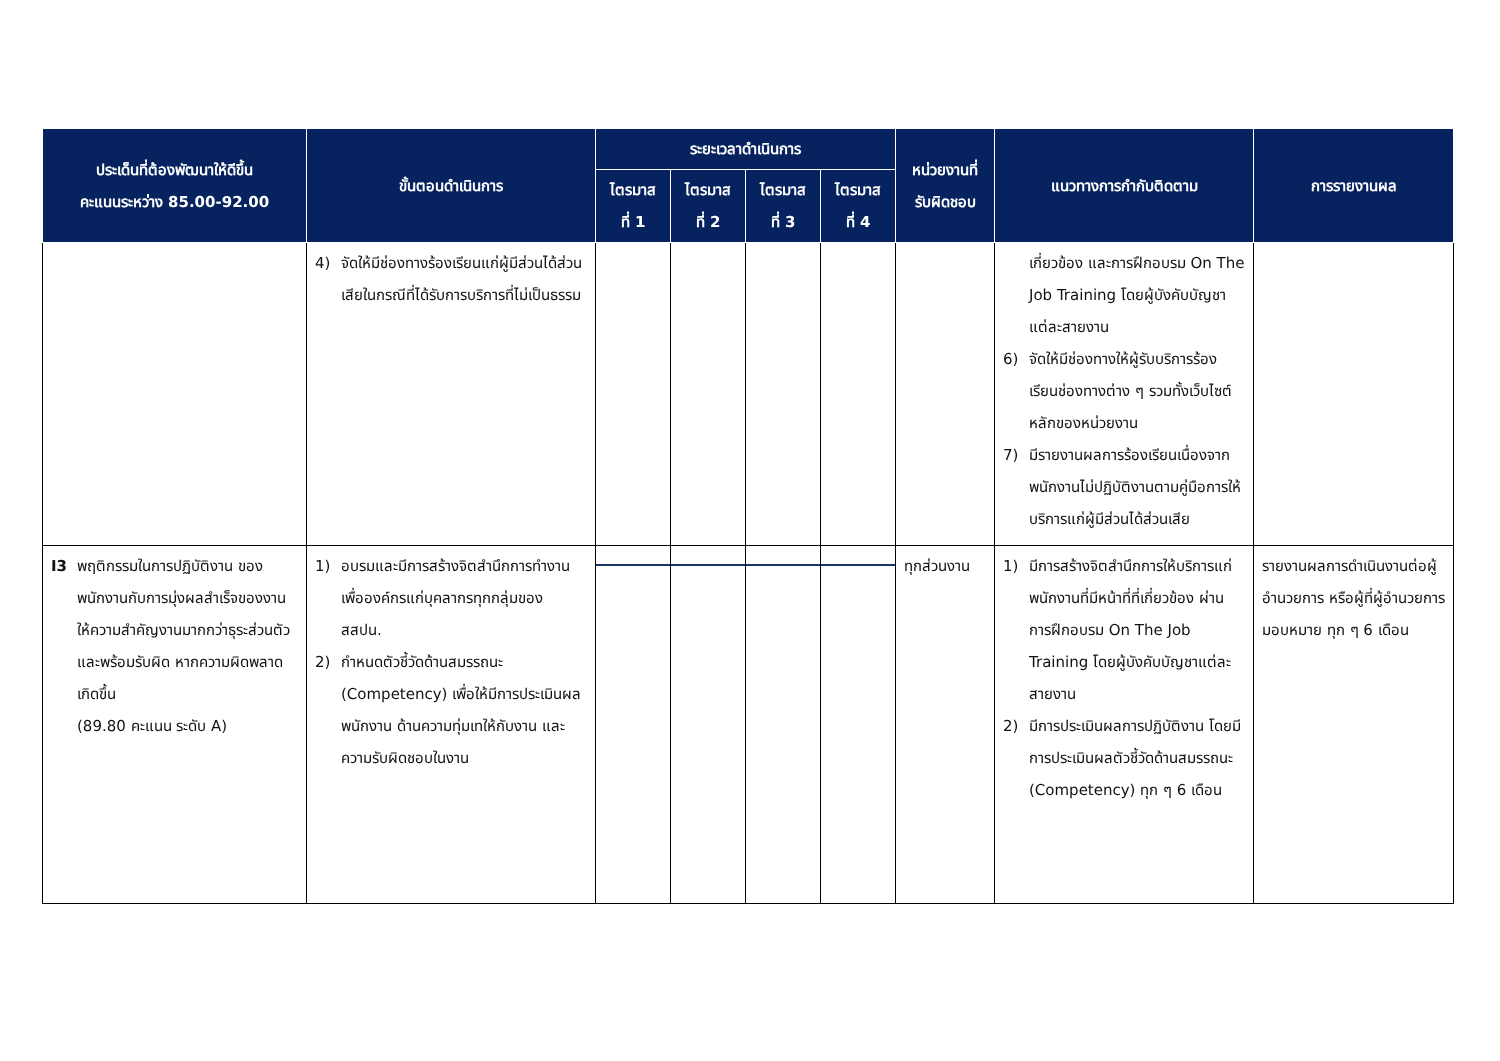| ประเด็นที่ต้องพัฒนาให้ดีขึ้น คะแนนระหว่าง 85.00-92.00 | ขั้นตอนดำเนินการ | ระยะเวลาดำเนินการ | | | | หน่วยงานที่ รับผิดชอบ | แนวทางการกำกับติดตาม | การรายงานผล |
| --- | --- | --- | --- | --- | --- | --- | --- | --- |
| | | ไตรมาส ที่ 1 | ไตรมาส ที่ 2 | ไตรมาส ที่ 3 | ไตรมาส ที่ 4 | | | |
| | 4) จัดให้มีช่องทางร้องเรียนแก่ผู้มีส่วนได้ส่วนเสียในกรณีที่ได้รับการบริการที่ไม่เป็นธรรม | | | | | | เกี่ยวข้อง และการฝึกอบรม On The Job Training โดยผู้บังคับบัญชาแต่ละสายงาน 6) จัดให้มีช่องทางให้ผู้รับบริการร้องเรียนช่องทางต่าง ๆ รวมทั้งเว็บไซต์หลักของหน่วยงาน 7) มีรายงานผลการร้องเรียนเนื่องจากพนักงานไม่ปฏิบัติงานตามคู่มือการให้บริการแก่ผู้มีส่วนได้ส่วนเสีย | |
| I3 พฤติกรรมในการปฏิบัติงาน ของพนักงานกับการมุ่งผลสำเร็จของงาน ให้ความสำคัญงานมากกว่าธุระส่วนตัว และพร้อมรับผิด หากความผิดพลาดเกิดขึ้น (89.80 คะแนน ระดับ A) | 1) อบรมและมีการสร้างจิตสำนึกการทำงานเพื่อองค์กรแก่บุคลากรทุกกลุ่มของ สสปน. 2) กำหนดตัวชี้วัดด้านสมรรถนะ (Competency) เพื่อให้มีการประเมินผลพนักงาน ด้านความทุ่มเทให้กับงาน และความรับผิดชอบในงาน | | | | | ทุกส่วนงาน | 1) มีการสร้างจิตสำนึกการให้บริการแก่พนักงานที่มีหน้าที่ที่เกี่ยวข้อง ผ่านการฝึกอบรม On The Job Training โดยผู้บังคับบัญชาแต่ละสายงาน 2) มีการประเมินผลการปฏิบัติงาน โดยมีการประเมินผลตัวชี้วัดด้านสมรรถนะ (Competency) ทุก ๆ 6 เดือน | รายงานผลการดำเนินงานต่อผู้อำนวยการ หรือผู้ที่ผู้อำนวยการมอบหมาย ทุก ๆ 6 เดือน |